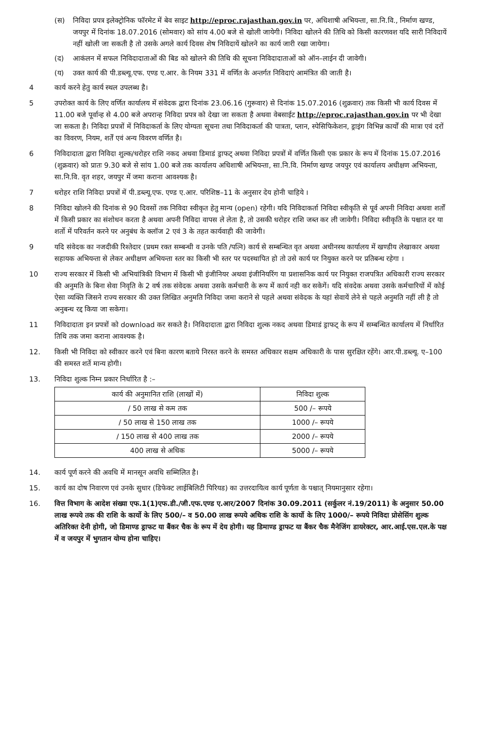(स) निविदा प्रपत्र इलेक्ट्रोनिक फॉरमेट में बेव साइट http://eproc.rajasthan.gov.in पर, अधिशाषी अभियन्ता, सा.नि.वि., निर्माण खण्ड, जयपुर में दिनांक 18.07.2016 (सोमवार) को सांय 4.00 बजे से खोली जायेगी। निविदा खोलने की तिथि को किसी कारणवश यदि सारी निविदायें नहीं खोली जा सकती है तो उसके अगले कार्य दिवस शेष निविदायें खोलने का कार्य जारी रखा जायेगा।
(द) आकंलन में सफल निविदादाताओं की बिड को खोलने की तिथि की सूचना निविदादाताओं को ऑन–लाईन दी जावेगी।
(य) उक्त कार्य की पी.डब्ल्यू.एफ. एण्ड ए.आर. के नियम 331 में वर्णित के अन्तर्गत निविदाएं आमंत्रित की जाती है।
4 कार्य करने हेतु कार्य स्थल उपलब्ध है।
5 उपरोक्त कार्य के लिए वर्णित कार्यालय में संवेदक द्वारा दिनांक 23.06.16 (गुरूवार) से दिनांक 15.07.2016 (शुक्रवार) तक किसी भी कार्य दिवस में 11.00 बजे पूर्वान्ह से 4.00 बजे अपरान्ह निविदा प्रपत्र को देखा जा सकता है अथवा वेबसाईट http://eproc.rajasthan.gov.in पर भी देखा जा सकता है। निविदा प्रपत्रों में निविदाकर्ता के लिए योग्यता सूचना तथा निविदाकर्ता की पात्रता, प्लान, स्पेसिफिकेशन, ड्राइंग विभिन्न कार्यों की मात्रा एवं दरों का विवरण, नियम, शर्तें एवं अन्य विवरण वर्णित है।
6 निविदादाता द्वारा निविदा शुल्क/धरोहर राशि नकद अथवा डिमाडं ड्राफट् अथवा निविदा प्रपत्रों में वर्णित किसी एक प्रकार के रूप में दिनांक 15.07.2016 (शुक्रवार) को प्रातः 9.30 बजे से सांय 1.00 बजे तक कार्यालय अधिशाषी अभियन्ता, सा.नि.वि. निर्माण खण्ड जयपुर एवं कार्यालय अधीक्षण अभियन्ता, सा.नि.वि. वृत शहर, जयपुर में जमा कराना आवश्यक है।
7 धरोहर राशि निविदा प्रपत्रों में पी.डब्ल्यू.एफ. एण्ड ए.आर. परिशिष्ठ–11 के अनुसार देय होनी चाहिये ।
8 निविदा खोलने की दिनांक से 90 दिवसों तक निविदा स्वीकृत हेतु मान्य (open) रहेगी। यदि निविदाकर्ता निविदा स्वीकृति से पूर्व अपनी निविदा अथवा शर्तों में किसी प्रकार का संशोधन करता है अथवा अपनी निविदा वापस ले लेता है, तो उसकी धरोहर राशि जब्त कर ली जावेगी। निविदा स्वीकृति के पश्चात दर या शर्तो में परिवर्तन करने पर अनुबंध के क्लॉज 2 एवं 3 के तहत कार्यवाही की जावेगी।
9 यदि संवेदक का नजदीकी रिश्तेदार (प्रथम रक्त सम्बन्धी व उनके पति /पत्नि) कार्य से सम्बन्धित वृत अथवा अधीनस्थ कार्यालय में खण्डीय लेखाकार अथवा सहायक अभियन्ता से लेकर अधीक्षण अभियन्ता स्तर का किसी भी स्तर पर पदस्थापित हो तो उसे कार्य पर नियुक्त करने पर प्रतिबन्ध रहेगा ।
10 राज्य सरकार में किसी भी अभियांत्रिकी विभाग में किसी भी इंजीनियर अथवा इंजीनियरिंग या प्रशासनिक कार्य पर नियुक्त राजपत्रित अधिकारी राज्य सरकार की अनुमति के बिना सेवा निवृति के 2 वर्ष तक संवेदक अथवा उसके कर्मचारी के रूप में कार्य नही कर सकेगें। यदि संवदेक अथवा उसके कर्मचारियों में कोई ऐसा व्यक्ति जिसने राज्य सरकार की उक्त लिखित अनुमति निविदा जमा कराने से पहले अथवा संवेदक के यहां सेवायें लेने से पहले अनुमति नहीं ली है तो अनुबन्ध रद्द किया जा सकेगा।
11 निविदादाता इन प्रपत्रों को download कर सकते है। निविदादाता द्वारा निविदा शुल्क नकद अथवा डिमाडं ड्राफट् के रूप में सम्बन्धित कार्यालय में निर्धारित तिथि तक जमा कराना आवश्यक है।
12. किसी भी निविदा को स्वीकार करने एवं बिना कारण बताये निरस्त करने के समस्त अधिकार सक्षम अधिकारी के पास सुरक्षित रहेंगे। आर.पी.डब्ल्यू. ए–100 की समस्त शर्ते मान्य होगी।
13. निविदा शुल्क निम्न प्रकार निर्धारित है :–
| कार्य की अनुमानित राशि (लाखों में) | निविदा शुल्क |
| --- | --- |
| / 50 लाख से कम तक | 500 /– रूपये |
| / 50 लाख से 150 लाख तक | 1000 /– रूपये |
| / 150 लाख से 400 लाख तक | 2000 /– रूपये |
| 400 लाख से अधिक | 5000 /– रूपये |
14. कार्य पूर्ण करने की अवधि में मानसून अवधि सम्मिलित है।
15. कार्य का दोष निवारण एवं उनके सुधार (डिफेक्ट लाईबिलिटी पिरियड) का उत्तरदायित्व कार्य पूर्णता के पश्चात् नियमानुसार रहेगा।
16. वित्त विभाग के आदेश संख्या एफ.1(1)एफ.डी./जी.एफ.एण्ड ए.आर/2007 दिनांक 30.09.2011 (सर्कुलर नं.19/2011) के अनुसार 50.00 लाख रूपये तक की राशि के कार्यो के लिए 500/– व 50.00 लाख रूपये अधिक राशि के कार्यो के लिए 1000/– रूपये निविदा प्रोसेसिंग शुल्क अतिरिक्त देनी होगी, जो डिमाण्ड ड्राफट या बैंकर चैक के रूप में देय होगी। यह डिमाण्ड ड्राफट या बैंकर चैक मैनेजिंग डायरेक्टर, आर.आई.एस.एल.के पक्ष में व जयपुर में भुगतान योग्य होना चाहिए।